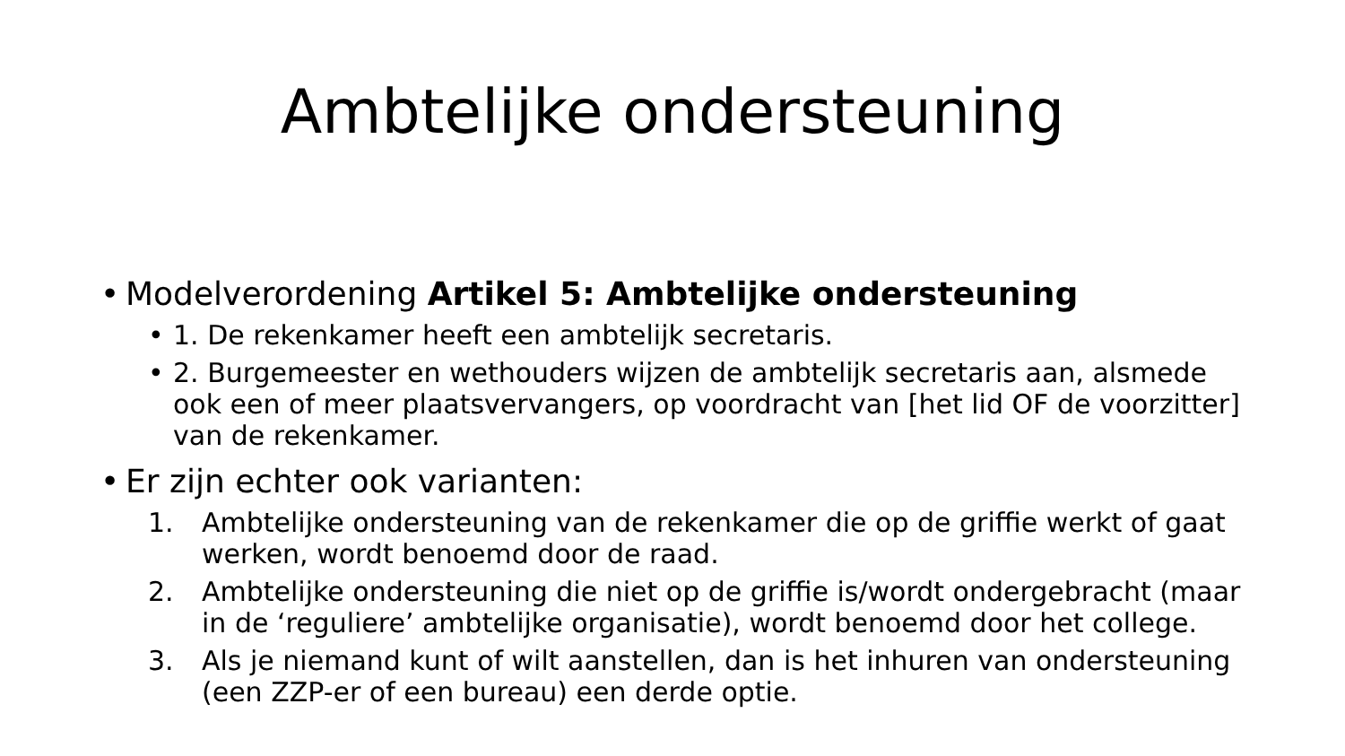Ambtelijke ondersteuning
• Modelverordening Artikel 5: Ambtelijke ondersteuning
• 1. De rekenkamer heeft een ambtelijk secretaris.
• 2. Burgemeester en wethouders wijzen de ambtelijk secretaris aan, alsmede ook een of meer plaatsvervangers, op voordracht van [het lid OF de voorzitter] van de rekenkamer.
• Er zijn echter ook varianten:
1. Ambtelijke ondersteuning van de rekenkamer die op de griffie werkt of gaat werken, wordt benoemd door de raad.
2. Ambtelijke ondersteuning die niet op de griffie is/wordt ondergebracht (maar in de ‘reguliere’ ambtelijke organisatie), wordt benoemd door het college.
3. Als je niemand kunt of wilt aanstellen, dan is het inhuren van ondersteuning (een ZZP-er of een bureau) een derde optie.